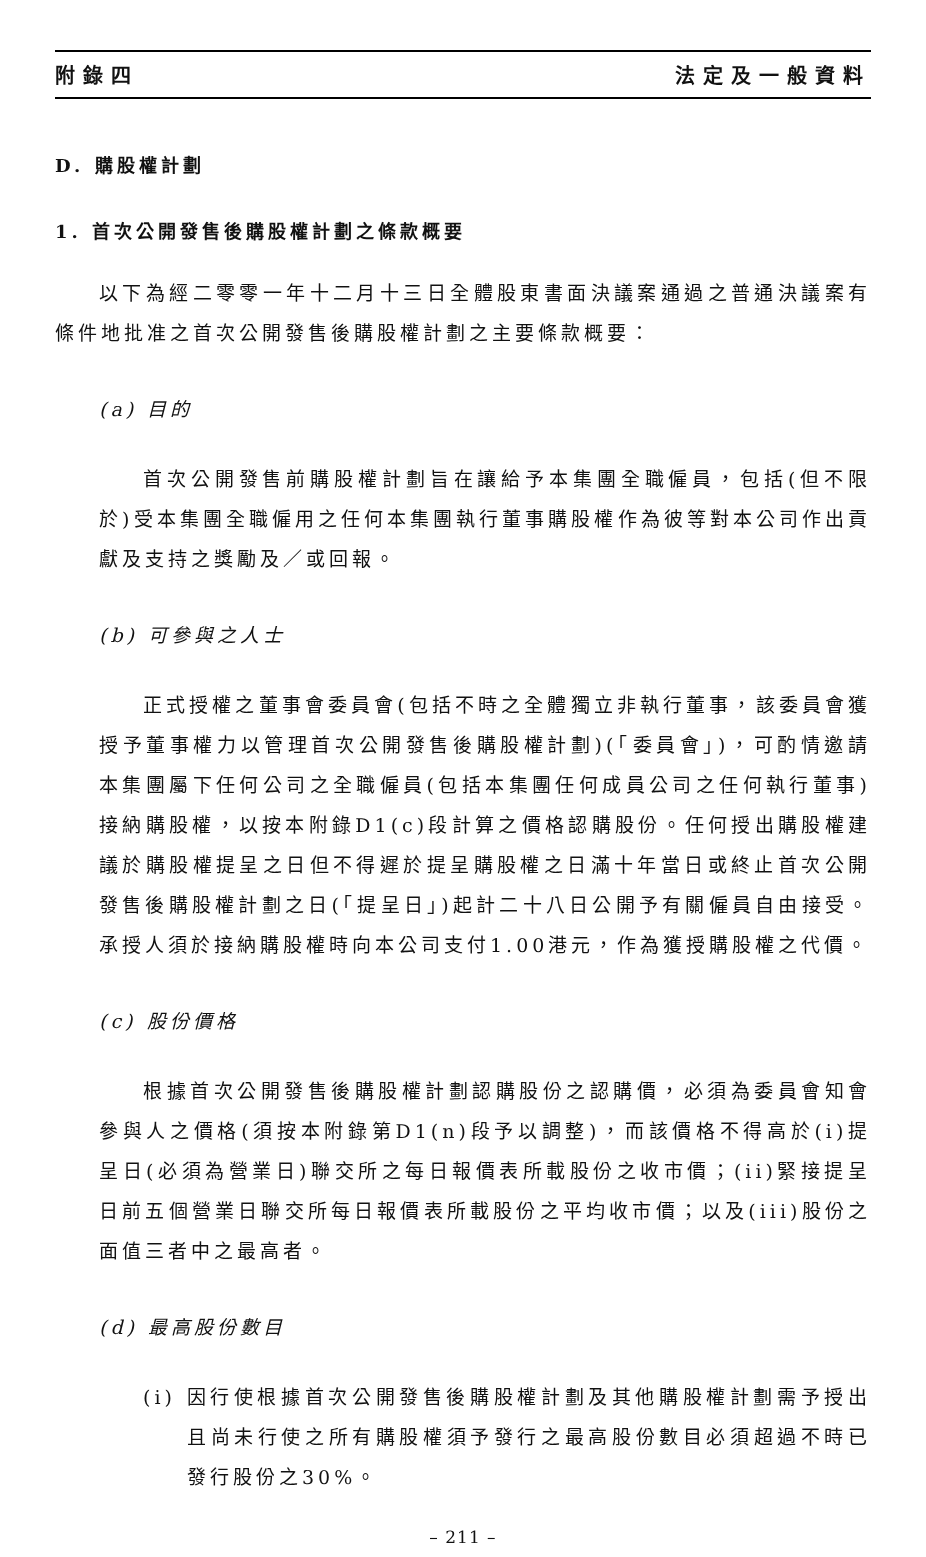附錄四 法定及一般資料
D. 購股權計劃
1. 首次公開發售後購股權計劃之條款概要
以下為經二零零一年十二月十三日全體股東書面決議案通過之普通決議案有條件地批准之首次公開發售後購股權計劃之主要條款概要：
(a) 目的
首次公開發售前購股權計劃旨在讓給予本集團全職僱員，包括(但不限於)受本集團全職僱用之任何本集團執行董事購股權作為彼等對本公司作出貢獻及支持之獎勵及／或回報。
(b) 可參與之人士
正式授權之董事會委員會(包括不時之全體獨立非執行董事，該委員會獲授予董事權力以管理首次公開發售後購股權計劃)(「委員會」)，可酌情邀請本集團屬下任何公司之全職僱員(包括本集團任何成員公司之任何執行董事)接納購股權，以按本附錄D1(c)段計算之價格認購股份。任何授出購股權建議於購股權提呈之日但不得遲於提呈購股權之日滿十年當日或終止首次公開發售後購股權計劃之日(「提呈日」)起計二十八日公開予有關僱員自由接受。承授人須於接納購股權時向本公司支付1.00港元，作為獲授購股權之代價。
(c) 股份價格
根據首次公開發售後購股權計劃認購股份之認購價，必須為委員會知會參與人之價格(須按本附錄第D1(n)段予以調整)，而該價格不得高於(i)提呈日(必須為營業日)聯交所之每日報價表所載股份之收市價；(ii)緊接提呈日前五個營業日聯交所每日報價表所載股份之平均收市價；以及(iii)股份之面值三者中之最高者。
(d) 最高股份數目
(i) 因行使根據首次公開發售後購股權計劃及其他購股權計劃需予授出且尚未行使之所有購股權須予發行之最高股份數目必須超過不時已發行股份之30%。
– 211 –